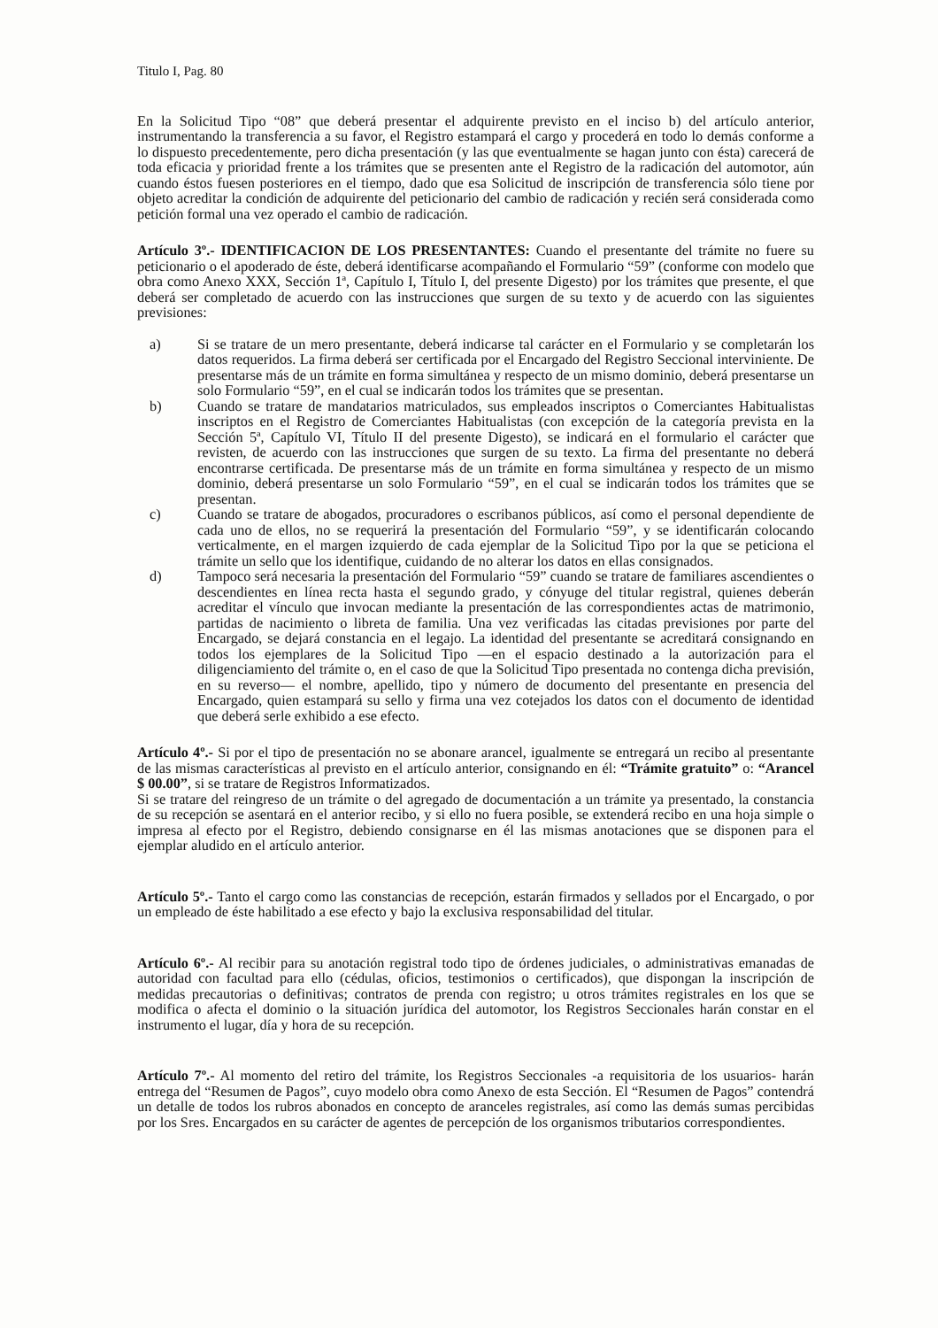Titulo I, Pag. 80
En la Solicitud Tipo “08” que deberá presentar el adquirente previsto en el inciso b) del artículo anterior, instrumentando la transferencia a su favor, el Registro estampará el cargo y procederá en todo lo demás conforme a lo dispuesto precedentemente, pero dicha presentación (y las que eventualmente se hagan junto con ésta) carecerá de toda eficacia y prioridad frente a los trámites que se presenten ante el Registro de la radicación del automotor, aún cuando éstos fuesen posteriores en el tiempo, dado que esa Solicitud de inscripción de transferencia sólo tiene por objeto acreditar la condición de adquirente del peticionario del cambio de radicación y recién será considerada como petición formal una vez operado el cambio de radicación.
Artículo 3º.- IDENTIFICACION DE LOS PRESENTANTES: Cuando el presentante del trámite no fuere su peticionario o el apoderado de éste, deberá identificarse acompañando el Formulario “59” (conforme con modelo que obra como Anexo XXX, Sección 1ª, Capítulo I, Título I, del presente Digesto) por los trámites que presente, el que deberá ser completado de acuerdo con las instrucciones que surgen de su texto y de acuerdo con las siguientes previsiones:
a) Si se tratare de un mero presentante, deberá indicarse tal carácter en el Formulario y se completarán los datos requeridos. La firma deberá ser certificada por el Encargado del Registro Seccional interviniente. De presentarse más de un trámite en forma simultánea y respecto de un mismo dominio, deberá presentarse un solo Formulario “59”, en el cual se indicarán todos los trámites que se presentan.
b) Cuando se tratare de mandatarios matriculados, sus empleados inscriptos o Comerciantes Habitualistas inscriptos en el Registro de Comerciantes Habitualistas (con excepción de la categoría prevista en la Sección 5ª, Capítulo VI, Título II del presente Digesto), se indicará en el formulario el carácter que revisten, de acuerdo con las instrucciones que surgen de su texto. La firma del presentante no deberá encontrarse certificada. De presentarse más de un trámite en forma simultánea y respecto de un mismo dominio, deberá presentarse un solo Formulario “59”, en el cual se indicarán todos los trámites que se presentan.
c) Cuando se tratare de abogados, procuradores o escribanos públicos, así como el personal dependiente de cada uno de ellos, no se requerirá la presentación del Formulario “59”, y se identificarán colocando verticalmente, en el margen izquierdo de cada ejemplar de la Solicitud Tipo por la que se peticiona el trámite un sello que los identifique, cuidando de no alterar los datos en ellas consignados.
d) Tampoco será necesaria la presentación del Formulario “59” cuando se tratare de familiares ascendientes o descendientes en línea recta hasta el segundo grado, y cónyuge del titular registral, quienes deberán acreditar el vínculo que invocan mediante la presentación de las correspondientes actas de matrimonio, partidas de nacimiento o libreta de familia. Una vez verificadas las citadas previsiones por parte del Encargado, se dejará constancia en el legajo. La identidad del presentante se acreditará consignando en todos los ejemplares de la Solicitud Tipo —en el espacio destinado a la autorización para el diligenciamiento del trámite o, en el caso de que la Solicitud Tipo presentada no contenga dicha previsión, en su reverso— el nombre, apellido, tipo y número de documento del presentante en presencia del Encargado, quien estampará su sello y firma una vez cotejados los datos con el documento de identidad que deberá serle exhibido a ese efecto.
Artículo 4º.- Si por el tipo de presentación no se abonare arancel, igualmente se entregará un recibo al presentante de las mismas características al previsto en el artículo anterior, consignando en él: “Trámite gratuito” o: “Arancel $ 00.00”, si se tratare de Registros Informatizados.
Si se tratare del reingreso de un trámite o del agregado de documentación a un trámite ya presentado, la constancia de su recepción se asentará en el anterior recibo, y si ello no fuera posible, se extenderá recibo en una hoja simple o impresa al efecto por el Registro, debiendo consignarse en él las mismas anotaciones que se disponen para el ejemplar aludido en el artículo anterior.
Artículo 5º.- Tanto el cargo como las constancias de recepción, estarán firmados y sellados por el Encargado, o por un empleado de éste habilitado a ese efecto y bajo la exclusiva responsabilidad del titular.
Artículo 6º.- Al recibir para su anotación registral todo tipo de órdenes judiciales, o administrativas emanadas de autoridad con facultad para ello (cédulas, oficios, testimonios o certificados), que dispongan la inscripción de medidas precautorias o definitivas; contratos de prenda con registro; u otros trámites registrales en los que se modifica o afecta el dominio o la situación jurídica del automotor, los Registros Seccionales harán constar en el instrumento el lugar, día y hora de su recepción.
Artículo 7º.- Al momento del retiro del trámite, los Registros Seccionales -a requisitoria de los usuarios- harán entrega del “Resumen de Pagos”, cuyo modelo obra como Anexo de esta Sección. El “Resumen de Pagos” contendrá un detalle de todos los rubros abonados en concepto de aranceles registrales, así como las demás sumas percibidas por los Sres. Encargados en su carácter de agentes de percepción de los organismos tributarios correspondientes.